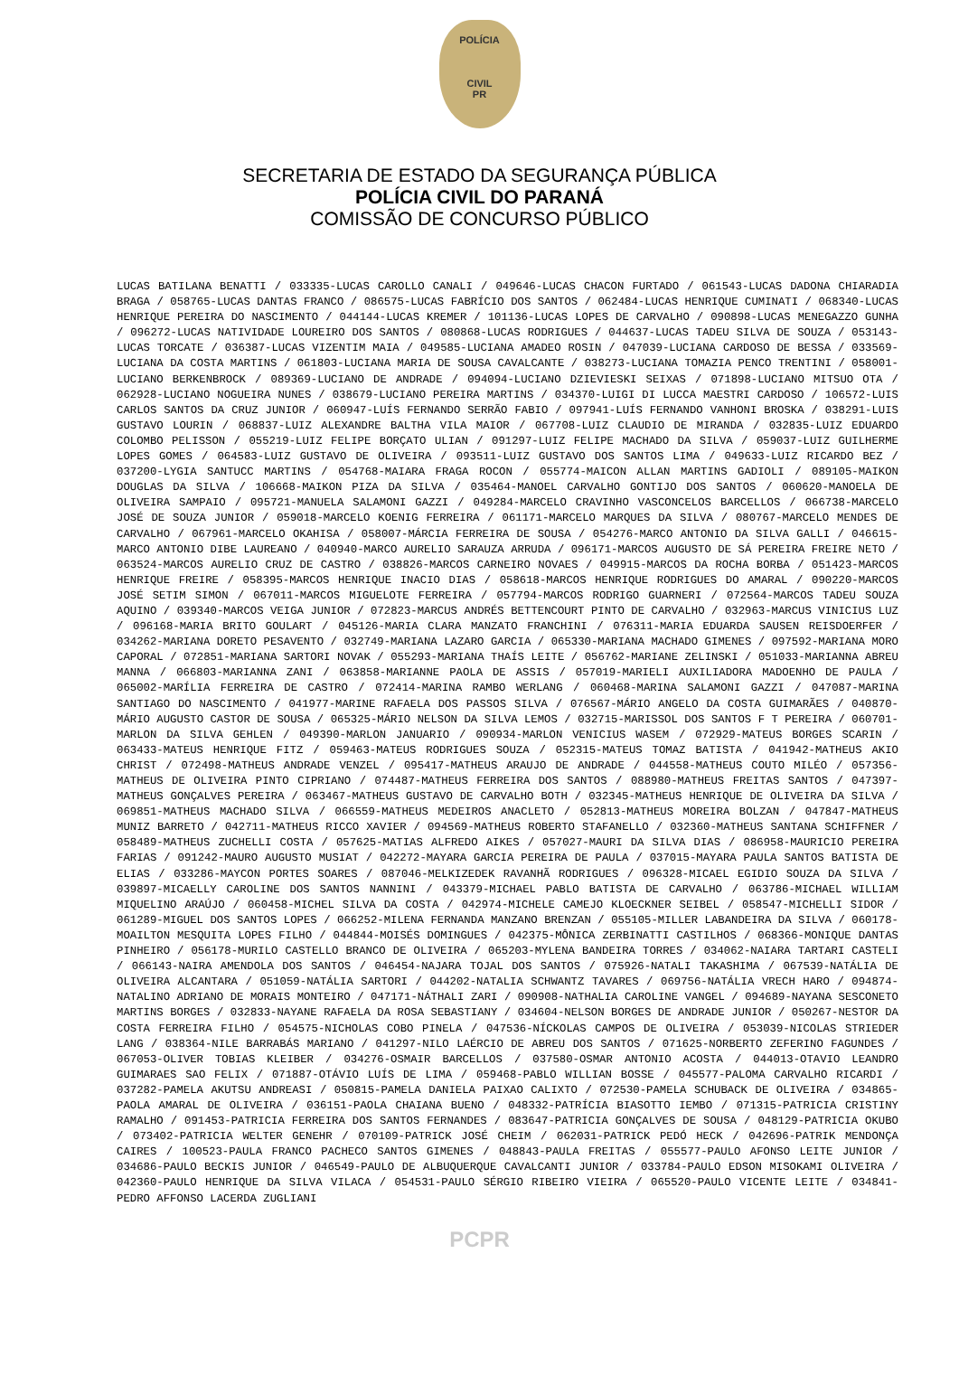POLÍCIA
CIVIL
PR
SECRETARIA DE ESTADO DA SEGURANÇA PÚBLICA
POLÍCIA CIVIL DO PARANÁ
COMISSÃO DE CONCURSO PÚBLICO
LUCAS BATILANA BENATTI / 033335-LUCAS CAROLLO CANALI / 049646-LUCAS CHACON FURTADO / 061543-LUCAS DADONA CHIARADIA BRAGA / 058765-LUCAS DANTAS FRANCO / 086575-LUCAS FABRÍCIO DOS SANTOS / 062484-LUCAS HENRIQUE CUMINATI / 068340-LUCAS HENRIQUE PEREIRA DO NASCIMENTO / 044144-LUCAS KREMER / 101136-LUCAS LOPES DE CARVALHO / 090898-LUCAS MENEGAZZO GUNHA / 096272-LUCAS NATIVIDADE LOUREIRO DOS SANTOS / 080868-LUCAS RODRIGUES / 044637-LUCAS TADEU SILVA DE SOUZA / 053143-LUCAS TORCATE / 036387-LUCAS VIZENTIM MAIA / 049585-LUCIANA AMADEO ROSIN / 047039-LUCIANA CARDOSO DE BESSA / 033569-LUCIANA DA COSTA MARTINS / 061803-LUCIANA MARIA DE SOUSA CAVALCANTE / 038273-LUCIANA TOMAZIA PENCO TRENTINI / 058001-LUCIANO BERKENBROCK / 089369-LUCIANO DE ANDRADE / 094094-LUCIANO DZIEVIESKI SEIXAS / 071898-LUCIANO MITSUO OTA / 062928-LUCIANO NOGUEIRA NUNES / 038679-LUCIANO PEREIRA MARTINS / 034370-LUIGI DI LUCCA MAESTRI CARDOSO / 106572-LUIS CARLOS SANTOS DA CRUZ JUNIOR / 060947-LUÍS FERNANDO SERRÃO FABIO / 097941-LUÍS FERNANDO VANHONI BROSKA / 038291-LUIS GUSTAVO LOURIN / 068837-LUIZ ALEXANDRE BALTHA VILA MAIOR / 067708-LUIZ CLAUDIO DE MIRANDA / 032835-LUIZ EDUARDO COLOMBO PELISSON / 055219-LUIZ FELIPE BORÇATO ULIAN / 091297-LUIZ FELIPE MACHADO DA SILVA / 059037-LUIZ GUILHERME LOPES GOMES / 064583-LUIZ GUSTAVO DE OLIVEIRA / 093511-LUIZ GUSTAVO DOS SANTOS LIMA / 049633-LUIZ RICARDO BEZ / 037200-LYGIA SANTUCC MARTINS / 054768-MAIARA FRAGA ROCON / 055774-MAICON ALLAN MARTINS GADIOLI / 089105-MAIKON DOUGLAS DA SILVA / 106668-MAIKON PIZA DA SILVA / 035464-MANOEL CARVALHO GONTIJO DOS SANTOS / 060620-MANOELA DE OLIVEIRA SAMPAIO / 095721-MANUELA SALAMONI GAZZI / 049284-MARCELO CRAVINHO VASCONCELOS BARCELLOS / 066738-MARCELO JOSÉ DE SOUZA JUNIOR / 059018-MARCELO KOENIG FERREIRA / 061171-MARCELO MARQUES DA SILVA / 080767-MARCELO MENDES DE CARVALHO / 067961-MARCELO OKAHISA / 058007-MÁRCIA FERREIRA DE SOUSA / 054276-MARCO ANTONIO DA SILVA GALLI / 046615-MARCO ANTONIO DIBE LAUREANO / 040940-MARCO AURELIO SARAUZA ARRUDA / 096171-MARCOS AUGUSTO DE SÁ PEREIRA FREIRE NETO / 063524-MARCOS AURELIO CRUZ DE CASTRO / 038826-MARCOS CARNEIRO NOVAES / 049915-MARCOS DA ROCHA BORBA / 051423-MARCOS HENRIQUE FREIRE / 058395-MARCOS HENRIQUE INACIO DIAS / 058618-MARCOS HENRIQUE RODRIGUES DO AMARAL / 090220-MARCOS JOSÉ SETIM SIMON / 067011-MARCOS MIGUELOTE FERREIRA / 057794-MARCOS RODRIGO GUARNERI / 072564-MARCOS TADEU SOUZA AQUINO / 039340-MARCOS VEIGA JUNIOR / 072823-MARCUS ANDRÉS BETTENCOURT PINTO DE CARVALHO / 032963-MARCUS VINICIUS LUZ / 096168-MARIA BRITO GOULART / 045126-MARIA CLARA MANZATO FRANCHINI / 076311-MARIA EDUARDA SAUSEN REISDOERFER / 034262-MARIANA DORETO PESAVENTO / 032749-MARIANA LAZARO GARCIA / 065330-MARIANA MACHADO GIMENES / 097592-MARIANA MORO CAPORAL / 072851-MARIANA SARTORI NOVAK / 055293-MARIANA THAÍS LEITE / 056762-MARIANE ZELINSKI / 051033-MARIANNA ABREU MANNA / 066803-MARIANNA ZANI / 063858-MARIANNE PAOLA DE ASSIS / 057019-MARIELI AUXILIADORA MADOENHO DE PAULA / 065002-MARÍLIA FERREIRA DE CASTRO / 072414-MARINA RAMBO WERLANG / 060468-MARINA SALAMONI GAZZI / 047087-MARINA SANTIAGO DO NASCIMENTO / 041977-MARINE RAFAELA DOS PASSOS SILVA / 076567-MÁRIO ANGELO DA COSTA GUIMARÃES / 040870-MÁRIO AUGUSTO CASTOR DE SOUSA / 065325-MÁRIO NELSON DA SILVA LEMOS / 032715-MARISSOL DOS SANTOS F T PEREIRA / 060701-MARLON DA SILVA GEHLEN / 049390-MARLON JANUARIO / 090934-MARLON VENICIUS WASEM / 072929-MATEUS BORGES SCARIN / 063433-MATEUS HENRIQUE FITZ / 059463-MATEUS RODRIGUES SOUZA / 052315-MATEUS TOMAZ BATISTA / 041942-MATHEUS AKIO CHRIST / 072498-MATHEUS ANDRADE VENZEL / 095417-MATHEUS ARAUJO DE ANDRADE / 044558-MATHEUS COUTO MILÉO / 057356-MATHEUS DE OLIVEIRA PINTO CIPRIANO / 074487-MATHEUS FERREIRA DOS SANTOS / 088980-MATHEUS FREITAS SANTOS / 047397-MATHEUS GONÇALVES PEREIRA / 063467-MATHEUS GUSTAVO DE CARVALHO BOTH / 032345-MATHEUS HENRIQUE DE OLIVEIRA DA SILVA / 069851-MATHEUS MACHADO SILVA / 066559-MATHEUS MEDEIROS ANACLETO / 052813-MATHEUS MOREIRA BOLZAN / 047847-MATHEUS MUNIZ BARRETO / 042711-MATHEUS RICCO XAVIER / 094569-MATHEUS ROBERTO STAFANELLO / 032360-MATHEUS SANTANA SCHIFFNER / 058489-MATHEUS ZUCHELLI COSTA / 057625-MATIAS ALFREDO AIKES / 057027-MAURI DA SILVA DIAS / 086958-MAURICIO PEREIRA FARIAS / 091242-MAURO AUGUSTO MUSIAT / 042272-MAYARA GARCIA PEREIRA DE PAULA / 037015-MAYARA PAULA SANTOS BATISTA DE ELIAS / 033286-MAYCON PORTES SOARES / 087046-MELKIZEDEK RAVANHÃ RODRIGUES / 096328-MICAEL EGIDIO SOUZA DA SILVA / 039897-MICAELLY CAROLINE DOS SANTOS NANNINI / 043379-MICHAEL PABLO BATISTA DE CARVALHO / 063786-MICHAEL WILLIAM MIQUELINO ARAÚJO / 060458-MICHEL SILVA DA COSTA / 042974-MICHELE CAMEJO KLOECKNER SEIBEL / 058547-MICHELLI SIDOR / 061289-MIGUEL DOS SANTOS LOPES / 066252-MILENA FERNANDA MANZANO BRENZAN / 055105-MILLER LABANDEIRA DA SILVA / 060178-MOAILTON MESQUITA LOPES FILHO / 044844-MOISÉS DOMINGUES / 042375-MÔNICA ZERBINATTI CASTILHOS / 068366-MONIQUE DANTAS PINHEIRO / 056178-MURILO CASTELLO BRANCO DE OLIVEIRA / 065203-MYLENA BANDEIRA TORRES / 034062-NAIARA TARTARI CASTELI / 066143-NAIRA AMENDOLA DOS SANTOS / 046454-NAJARA TOJAL DOS SANTOS / 075926-NATALI TAKASHIMA / 067539-NATÁLIA DE OLIVEIRA ALCANTARA / 051059-NATÁLIA SARTORI / 044202-NATALIA SCHWANTZ TAVARES / 069756-NATÁLIA VRECH HARO / 094874-NATALINO ADRIANO DE MORAIS MONTEIRO / 047171-NÁTHALI ZARI / 090908-NATHALIA CAROLINE VANGEL / 094689-NAYANA SESCONETO MARTINS BORGES / 032833-NAYANE RAFAELA DA ROSA SEBASTIANY / 034604-NELSON BORGES DE ANDRADE JUNIOR / 050267-NESTOR DA COSTA FERREIRA FILHO / 054575-NICHOLAS COBO PINELA / 047536-NÍCKOLAS CAMPOS DE OLIVEIRA / 053039-NICOLAS STRIEDER LANG / 038364-NILE BARRABÁS MARIANO / 041297-NILO LAÉRCIO DE ABREU DOS SANTOS / 071625-NORBERTO ZEFERINO FAGUNDES / 067053-OLIVER TOBIAS KLEIBER / 034276-OSMAIR BARCELLOS / 037580-OSMAR ANTONIO ACOSTA / 044013-OTAVIO LEANDRO GUIMARAES SAO FELIX / 071887-OTÁVIO LUÍS DE LIMA / 059468-PABLO WILLIAN BOSSE / 045577-PALOMA CARVALHO RICARDI / 037282-PAMELA AKUTSU ANDREASI / 050815-PAMELA DANIELA PAIXAO CALIXTO / 072530-PAMELA SCHUBACK DE OLIVEIRA / 034865-PAOLA AMARAL DE OLIVEIRA / 036151-PAOLA CHAIANA BUENO / 048332-PATRÍCIA BIASOTTO IEMBO / 071315-PATRICIA CRISTINY RAMALHO / 091453-PATRICIA FERREIRA DOS SANTOS FERNANDES / 083647-PATRICIA GONÇALVES DE SOUSA / 048129-PATRICIA OKUBO / 073402-PATRICIA WELTER GENEHR / 070109-PATRICK JOSÉ CHEIM / 062031-PATRICK PEDÓ HECK / 042696-PATRIK MENDONÇA CAIRES / 100523-PAULA FRANCO PACHECO SANTOS GIMENES / 048843-PAULA FREITAS / 055577-PAULO AFONSO LEITE JUNIOR / 034686-PAULO BECKIS JUNIOR / 046549-PAULO DE ALBUQUERQUE CAVALCANTI JUNIOR / 033784-PAULO EDSON MISOKAMI OLIVEIRA / 042360-PAULO HENRIQUE DA SILVA VILACA / 054531-PAULO SÉRGIO RIBEIRO VIEIRA / 065520-PAULO VICENTE LEITE / 034841-PEDRO AFFONSO LACERDA ZUGLIANI
PCPR